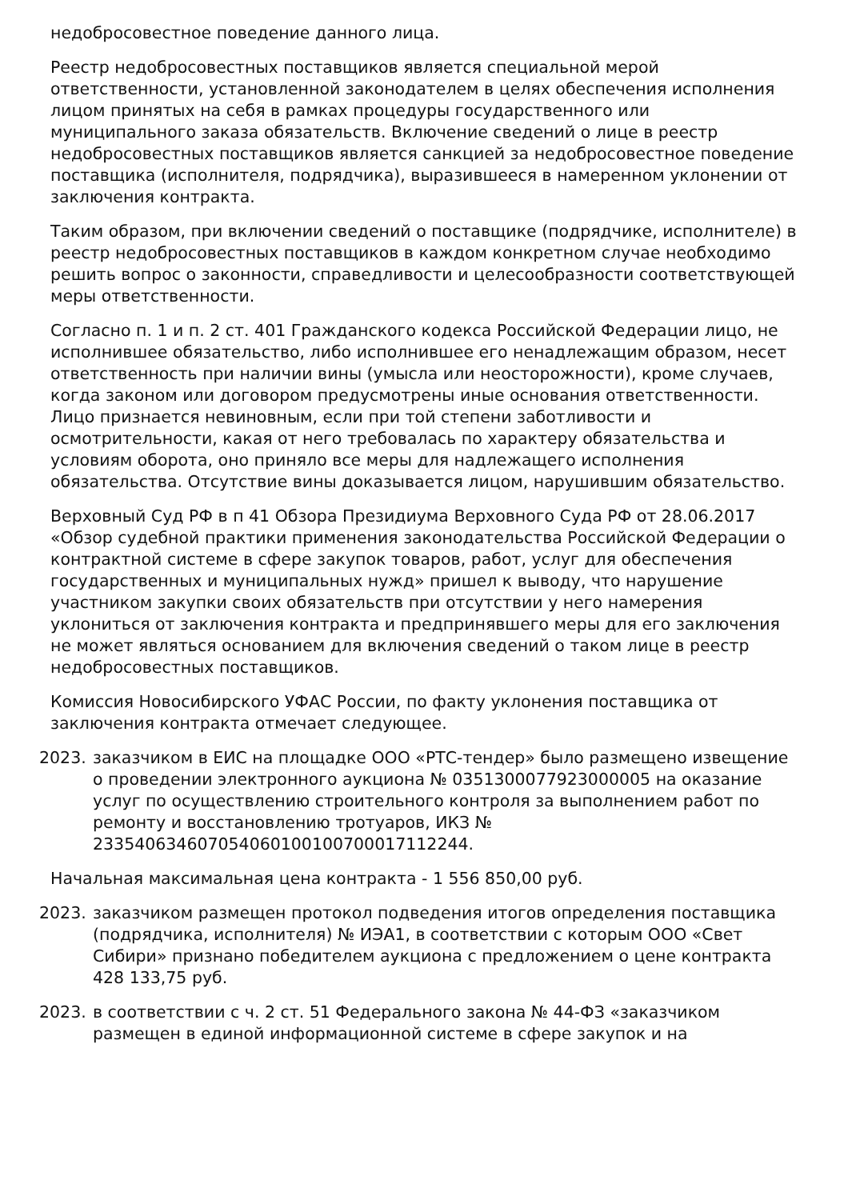недобросовестное поведение данного лица.
Реестр недобросовестных поставщиков является специальной мерой ответственности, установленной законодателем в целях обеспечения исполнения лицом принятых на себя в рамках процедуры государственного или муниципального заказа обязательств. Включение сведений о лице в реестр недобросовестных поставщиков является санкцией за недобросовестное поведение поставщика (исполнителя, подрядчика), выразившееся в намеренном уклонении от заключения контракта.
Таким образом, при включении сведений о поставщике (подрядчике, исполнителе) в реестр недобросовестных поставщиков в каждом конкретном случае необходимо решить вопрос о законности, справедливости и целесообразности соответствующей меры ответственности.
Согласно п. 1 и п. 2 ст. 401 Гражданского кодекса Российской Федерации лицо, не исполнившее обязательство, либо исполнившее его ненадлежащим образом, несет ответственность при наличии вины (умысла или неосторожности), кроме случаев, когда законом или договором предусмотрены иные основания ответственности. Лицо признается невиновным, если при той степени заботливости и осмотрительности, какая от него требовалась по характеру обязательства и условиям оборота, оно приняло все меры для надлежащего исполнения обязательства. Отсутствие вины доказывается лицом, нарушившим обязательство.
Верховный Суд РФ в п 41 Обзора Президиума Верховного Суда РФ от 28.06.2017 «Обзор судебной практики применения законодательства Российской Федерации о контрактной системе в сфере закупок товаров, работ, услуг для обеспечения государственных и муниципальных нужд» пришел к выводу, что нарушение участником закупки своих обязательств при отсутствии у него намерения уклониться от заключения контракта и предпринявшего меры для его заключения не может являться основанием для включения сведений о таком лице в реестр недобросовестных поставщиков.
Комиссия Новосибирского УФАС России, по факту уклонения поставщика от заключения контракта отмечает следующее.
2023. заказчиком в ЕИС на площадке ООО «РТС-тендер» было размещено извещение о проведении электронного аукциона № 0351300077923000005 на оказание услуг по осуществлению строительного контроля за выполнением работ по ремонту и восстановлению тротуаров, ИКЗ № 233540634607054060100100700017112244.
Начальная максимальная цена контракта - 1 556 850,00 руб.
2023. заказчиком размещен протокол подведения итогов определения поставщика (подрядчика, исполнителя) № ИЭА1, в соответствии с которым ООО «Свет Сибири» признано победителем аукциона с предложением о цене контракта 428 133,75 руб.
2023. в соответствии с ч. 2 ст. 51 Федерального закона № 44-ФЗ «заказчиком размещен в единой информационной системе в сфере закупок и на